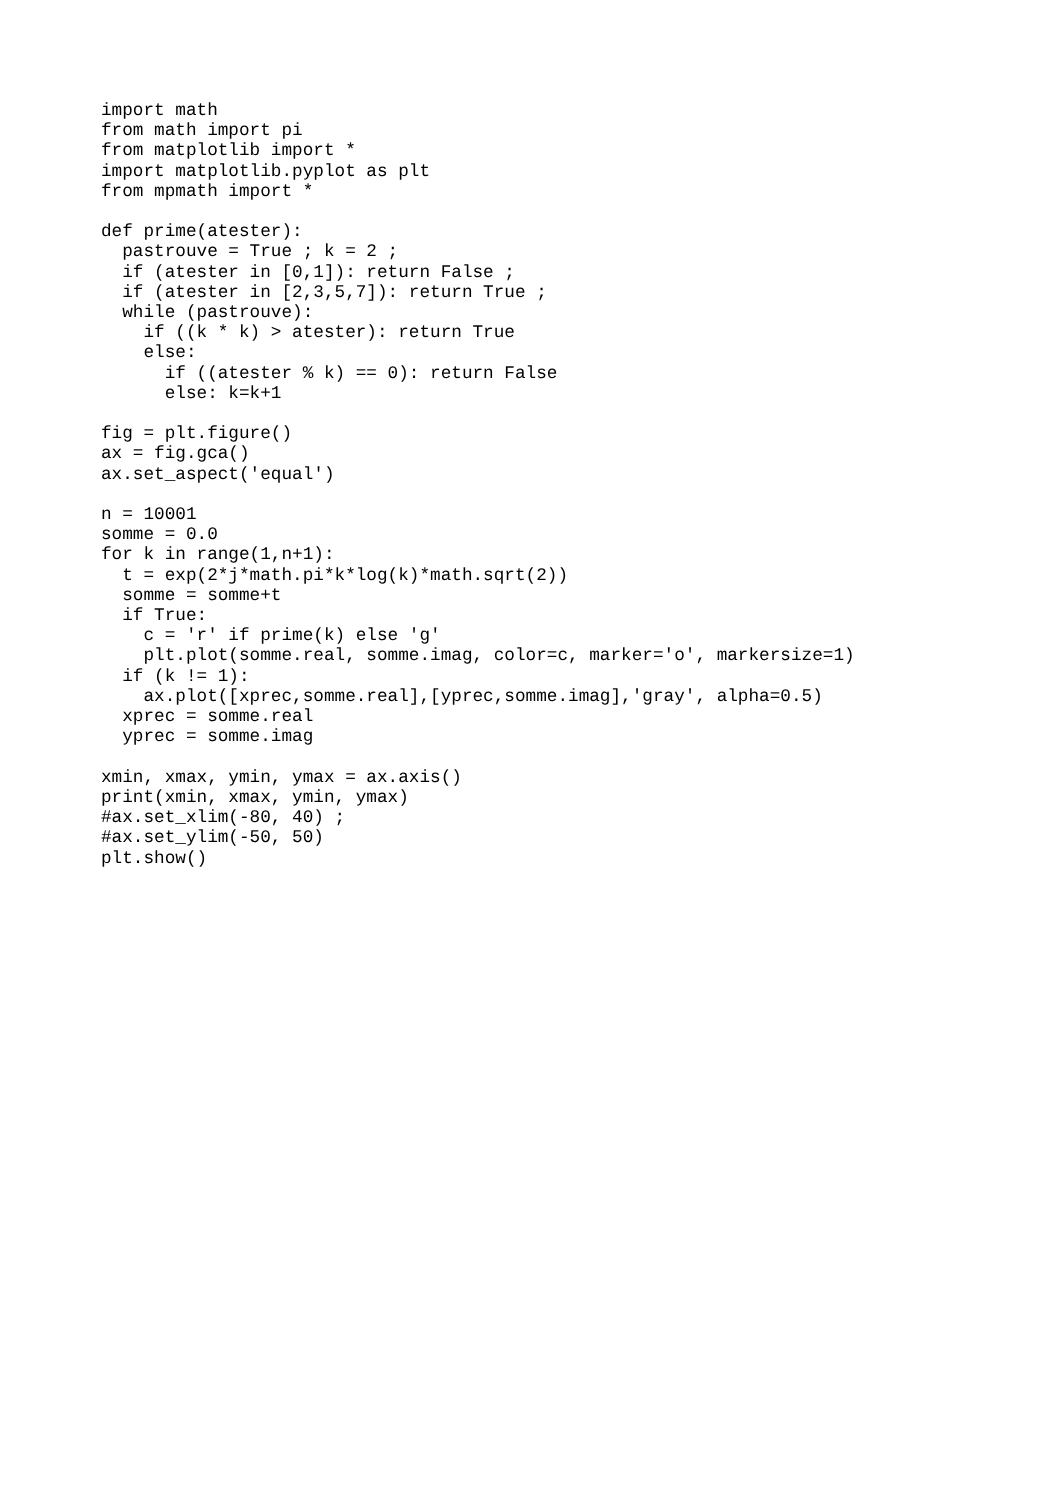import math
from math import pi
from matplotlib import *
import matplotlib.pyplot as plt
from mpmath import *

def prime(atester):
  pastrouve = True ; k = 2 ;
  if (atester in [0,1]): return False ;
  if (atester in [2,3,5,7]): return True ;
  while (pastrouve):
    if ((k * k) > atester): return True
    else:
      if ((atester % k) == 0): return False
      else: k=k+1

fig = plt.figure()
ax = fig.gca()
ax.set_aspect('equal')

n = 10001
somme = 0.0
for k in range(1,n+1):
  t = exp(2*j*math.pi*k*log(k)*math.sqrt(2))
  somme = somme+t
  if True:
    c = 'r' if prime(k) else 'g'
    plt.plot(somme.real, somme.imag, color=c, marker='o', markersize=1)
  if (k != 1):
    ax.plot([xprec,somme.real],[yprec,somme.imag],'gray', alpha=0.5)
  xprec = somme.real
  yprec = somme.imag

xmin, xmax, ymin, ymax = ax.axis()
print(xmin, xmax, ymin, ymax)
#ax.set_xlim(-80, 40) ;
#ax.set_ylim(-50, 50)
plt.show()